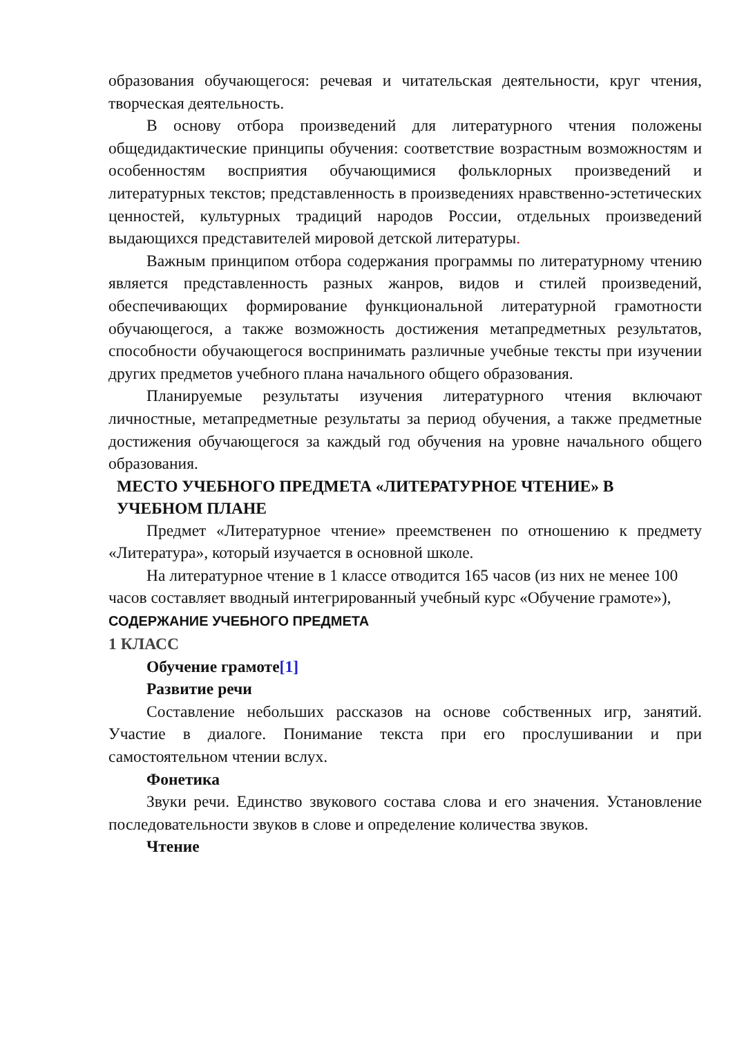образования обучающегося: речевая и читательская деятельности, круг чтения, творческая деятельность.
В основу отбора произведений для литературного чтения положены общедидактические принципы обучения: соответствие возрастным возможностям и особенностям восприятия обучающимися фольклорных произведений и литературных текстов; представленность в произведениях нравственно-эстетических ценностей, культурных традиций народов России, отдельных произведений выдающихся представителей мировой детской литературы.
Важным принципом отбора содержания программы по литературному чтению является представленность разных жанров, видов и стилей произведений, обеспечивающих формирование функциональной литературной грамотности обучающегося, а также возможность достижения метапредметных результатов, способности обучающегося воспринимать различные учебные тексты при изучении других предметов учебного плана начального общего образования.
Планируемые результаты изучения литературного чтения включают личностные, метапредметные результаты за период обучения, а также предметные достижения обучающегося за каждый год обучения на уровне начального общего образования.
МЕСТО УЧЕБНОГО ПРЕДМЕТА «ЛИТЕРАТУРНОЕ ЧТЕНИЕ» В УЧЕБНОМ ПЛАНЕ
Предмет «Литературное чтение» преемственен по отношению к предмету «Литература», который изучается в основной школе.
На литературное чтение в 1 классе отводится 165 часов (из них не менее 100 часов составляет вводный интегрированный учебный курс «Обучение грамоте»),
СОДЕРЖАНИЕ УЧЕБНОГО ПРЕДМЕТА
1 КЛАСС
Обучение грамоте[1]
Развитие речи
Составление небольших рассказов на основе собственных игр, занятий. Участие в диалоге. Понимание текста при его прослушивании и при самостоятельном чтении вслух.
Фонетика
Звуки речи. Единство звукового состава слова и его значения. Установление последовательности звуков в слове и определение количества звуков.
Чтение